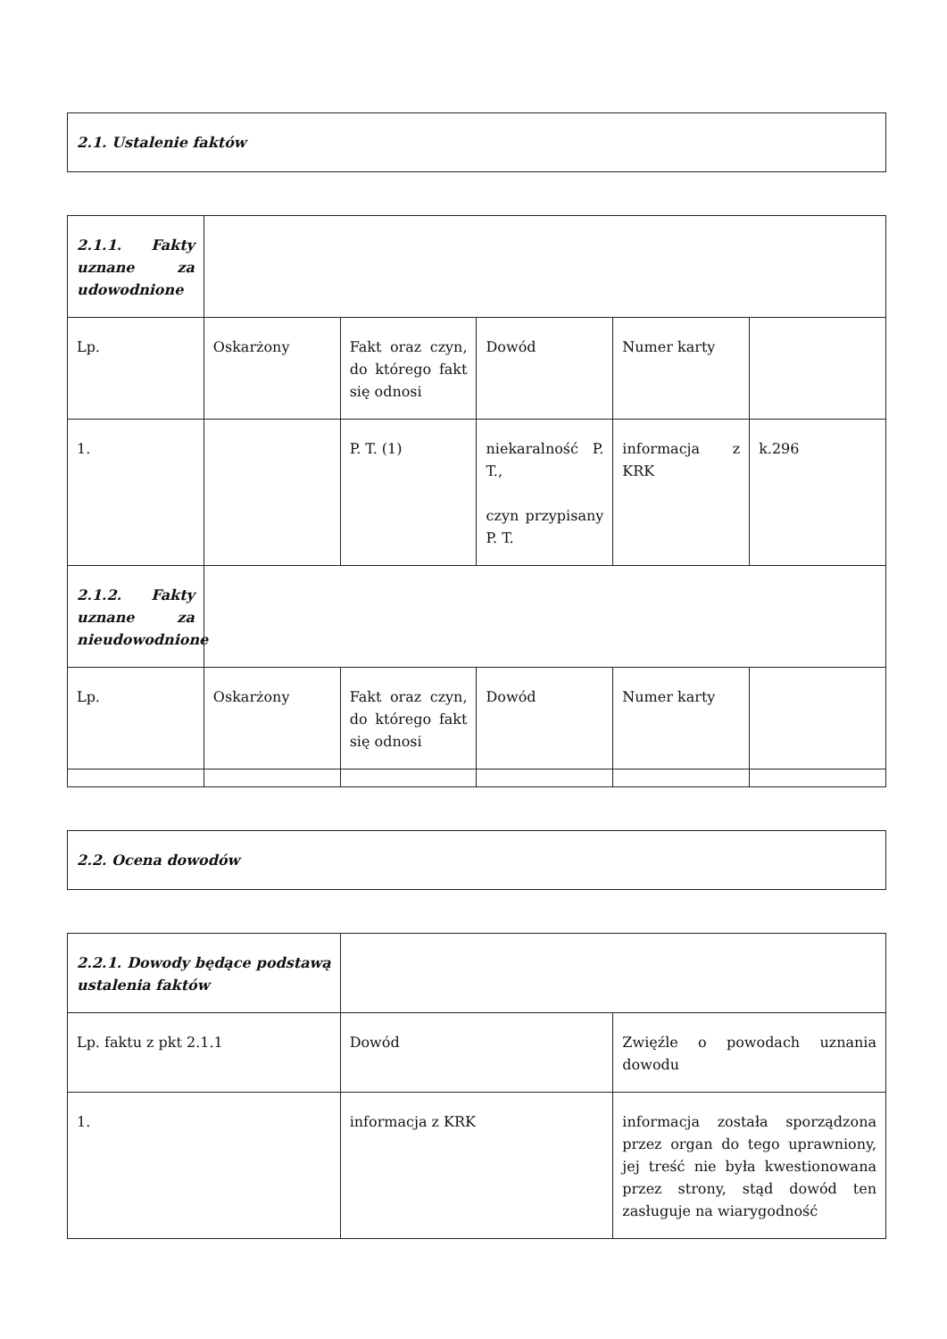| 2.1. Ustalenie faktów |
| 2.1.1. Fakty uznane za udowodnione | | | | | |
| Lp. | Oskarżony | Fakt oraz czyn, do którego fakt się odnosi | Dowód | Numer karty | |
| 1. | | P. T. (1) | niekaralność P. T., czyn przypisany P. T. | informacja z KRK | k.296 |
| 2.1.2. Fakty uznane za nieudowodnione | | | | | |
| Lp. | Oskarżony | Fakt oraz czyn, do którego fakt się odnosi | Dowód | Numer karty | |
| 2.2. Ocena dowodów |
| 2.2.1. Dowody będące podstawą ustalenia faktów | | |
| Lp. faktu z pkt 2.1.1 | Dowód | Zwięźle o powodach uznania dowodu |
| 1. | informacja z KRK | informacja została sporządzona przez organ do tego uprawniony, jej treść nie była kwestionowana przez strony, stąd dowód ten zasługuje na wiarygodność |